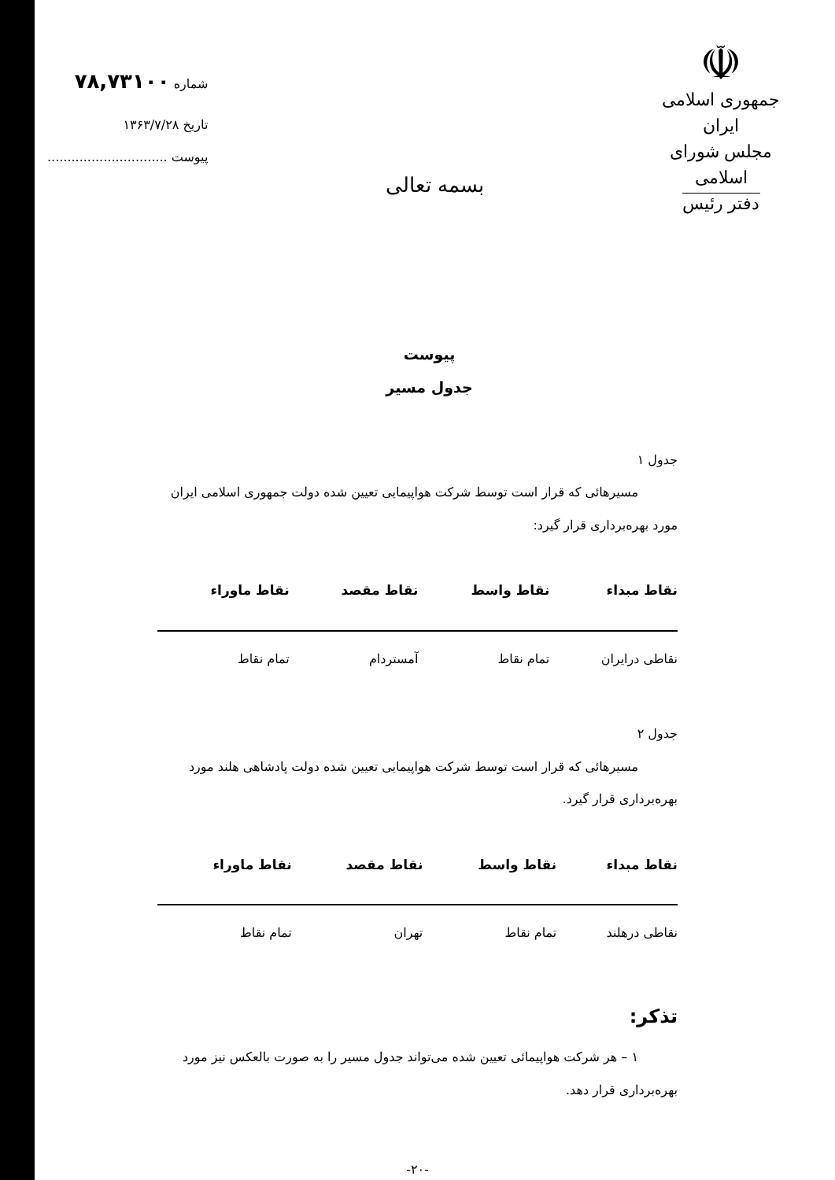☫
جمهوری اسلامی ایران
مجلس شورای اسلامی
دفتر رئیس
بسمه تعالی
شماره ۷۸,۷۳۱۰۰
تاریخ ۱۳۶۳/۷/۲۸
پیوست ..............................
پیوست
جدول مسیر
جدول ۱
مسیرهائی که قرار است توسط شرکت هواپیمایی تعیین شده دولت جمهوری اسلامی ایران مورد بهره‌برداری قرار گیرد:
| نقاط مبداء | نقاط واسط | نقاط مقصد | نقاط ماوراء |
| --- | --- | --- | --- |
| نقاطی درایران | تمام نقاط | آمستردام | تمام نقاط |
جدول ۲
مسیرهائی که قرار است توسط شرکت هواپیمایی تعیین شده دولت پادشاهی هلند مورد بهره‌برداری قرار گیرد.
| نقاط مبداء | نقاط واسط | نقاط مقصد | نقاط ماوراء |
| --- | --- | --- | --- |
| نقاطی درهلند | تمام نقاط | تهران | تمام نقاط |
تذکر:
۱ – هر شرکت هواپیمائی تعیین شده می‌تواند جدول مسیر را به صورت بالعکس نیز مورد بهره‌برداری قرار دهد.
-۲۰-